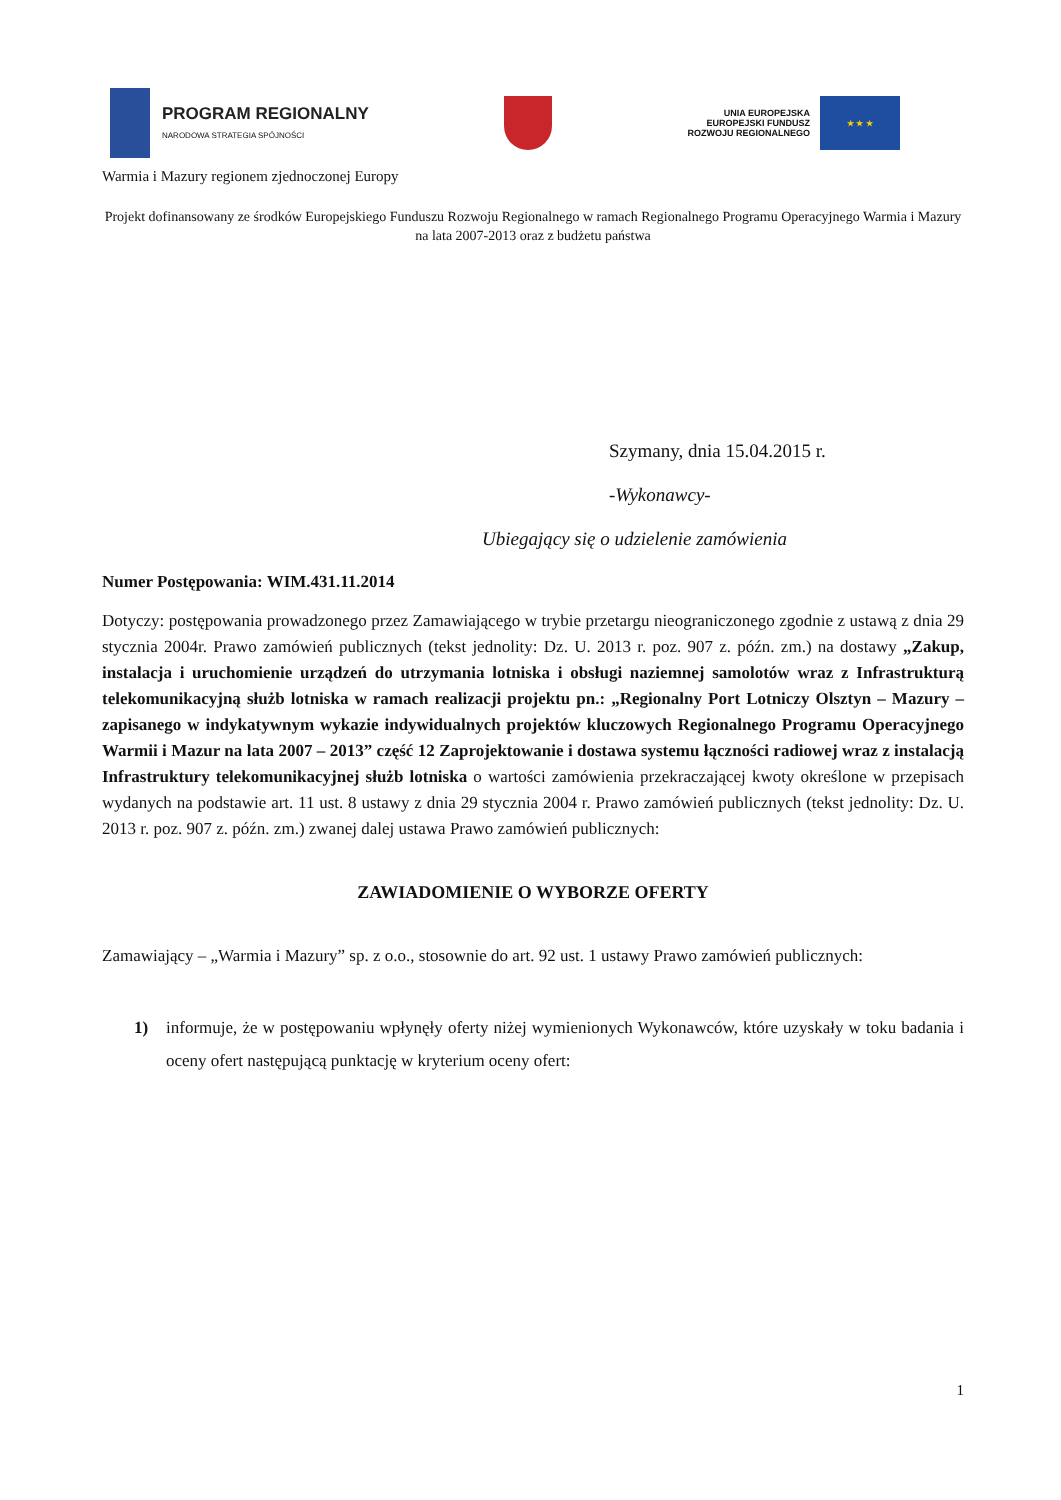PROGRAM REGIONALNY
NARODOWA STRATEGIA SPÓJNOŚCI
UNIA EUROPEJSKA
EUROPEJSKI FUNDUSZ
ROZWOJU REGIONALNEGO
★ ★ ★
Warmia i Mazury regionem zjednoczonej Europy
Projekt dofinansowany ze środków Europejskiego Funduszu Rozwoju Regionalnego w ramach Regionalnego Programu Operacyjnego Warmia i Mazury na lata 2007-2013 oraz z budżetu państwa
Szymany, dnia 15.04.2015 r.
-Wykonawcy-
Ubiegający się o udzielenie zamówienia
Numer Postępowania: WIM.431.11.2014
Dotyczy: postępowania prowadzonego przez Zamawiającego w trybie przetargu nieograniczonego zgodnie z ustawą z dnia 29 stycznia 2004r. Prawo zamówień publicznych (tekst jednolity: Dz. U. 2013 r. poz. 907 z. późn. zm.) na dostawy „Zakup, instalacja i uruchomienie urządzeń do utrzymania lotniska i obsługi naziemnej samolotów wraz z Infrastrukturą telekomunikacyjną służb lotniska w ramach realizacji projektu pn.: „Regionalny Port Lotniczy Olsztyn – Mazury – zapisanego w indykatywnym wykazie indywidualnych projektów kluczowych Regionalnego Programu Operacyjnego Warmii i Mazur na lata 2007 – 2013” część 12 Zaprojektowanie i dostawa systemu łączności radiowej wraz z instalacją Infrastruktury telekomunikacyjnej służb lotniska o wartości zamówienia przekraczającej kwoty określone w przepisach wydanych na podstawie art. 11 ust. 8 ustawy z dnia 29 stycznia 2004 r. Prawo zamówień publicznych (tekst jednolity: Dz. U. 2013 r. poz. 907 z. późn. zm.) zwanej dalej ustawa Prawo zamówień publicznych:
ZAWIADOMIENIE O WYBORZE OFERTY
Zamawiający – „Warmia i Mazury” sp. z o.o., stosownie do art. 92 ust. 1 ustawy Prawo zamówień publicznych:
1) informuje, że w postępowaniu wpłynęły oferty niżej wymienionych Wykonawców, które uzyskały w toku badania i oceny ofert następującą punktację w kryterium oceny ofert:
1